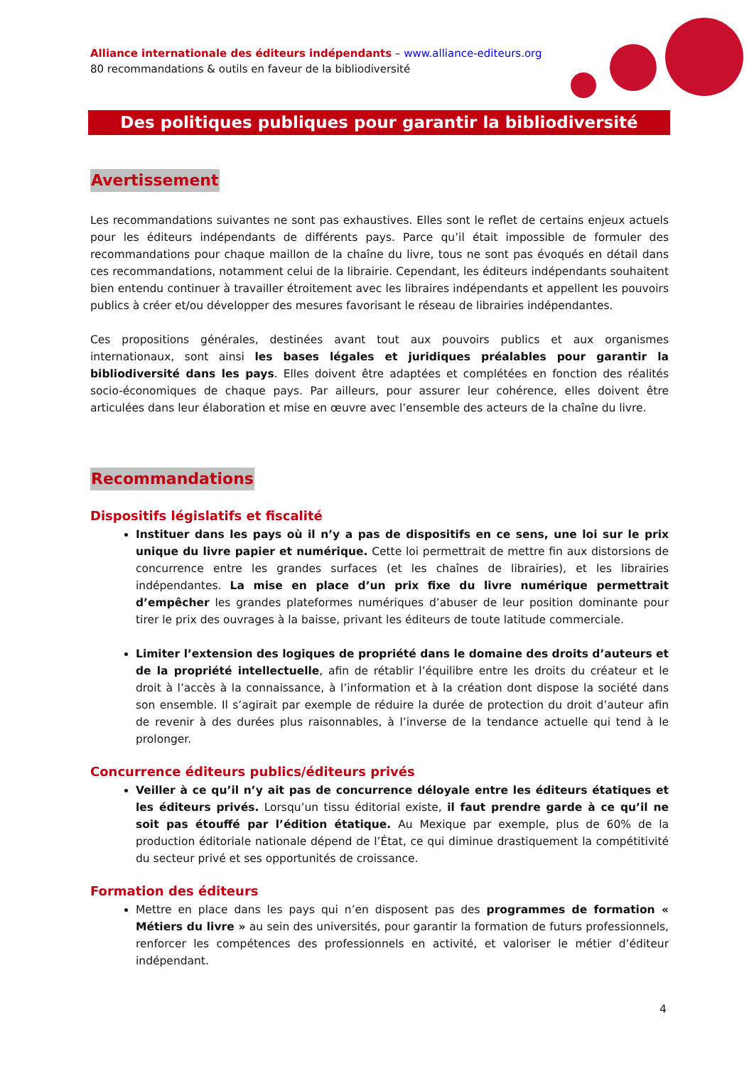Alliance internationale des éditeurs indépendants – www.alliance-editeurs.org
80 recommandations & outils en faveur de la bibliodiversité
Des politiques publiques pour garantir la bibliodiversité
Avertissement
Les recommandations suivantes ne sont pas exhaustives. Elles sont le reflet de certains enjeux actuels pour les éditeurs indépendants de différents pays. Parce qu’il était impossible de formuler des recommandations pour chaque maillon de la chaîne du livre, tous ne sont pas évoqués en détail dans ces recommandations, notamment celui de la librairie. Cependant, les éditeurs indépendants souhaitent bien entendu continuer à travailler étroitement avec les libraires indépendants et appellent les pouvoirs publics à créer et/ou développer des mesures favorisant le réseau de librairies indépendantes.
Ces propositions générales, destinées avant tout aux pouvoirs publics et aux organismes internationaux, sont ainsi les bases légales et juridiques préalables pour garantir la bibliodiversité dans les pays. Elles doivent être adaptées et complétées en fonction des réalités socio-économiques de chaque pays. Par ailleurs, pour assurer leur cohérence, elles doivent être articulées dans leur élaboration et mise en œuvre avec l’ensemble des acteurs de la chaîne du livre.
Recommandations
Dispositifs législatifs et fiscalité
Instituer dans les pays où il n’y a pas de dispositifs en ce sens, une loi sur le prix unique du livre papier et numérique. Cette loi permettrait de mettre fin aux distorsions de concurrence entre les grandes surfaces (et les chaînes de librairies), et les librairies indépendantes. La mise en place d’un prix fixe du livre numérique permettrait d’empêcher les grandes plateformes numériques d’abuser de leur position dominante pour tirer le prix des ouvrages à la baisse, privant les éditeurs de toute latitude commerciale.
Limiter l’extension des logiques de propriété dans le domaine des droits d’auteurs et de la propriété intellectuelle, afin de rétablir l’équilibre entre les droits du créateur et le droit à l’accès à la connaissance, à l’information et à la création dont dispose la société dans son ensemble. Il s’agirait par exemple de réduire la durée de protection du droit d’auteur afin de revenir à des durées plus raisonnables, à l’inverse de la tendance actuelle qui tend à le prolonger.
Concurrence éditeurs publics/éditeurs privés
Veiller à ce qu’il n’y ait pas de concurrence déloyale entre les éditeurs étatiques et les éditeurs privés. Lorsqu’un tissu éditorial existe, il faut prendre garde à ce qu’il ne soit pas étouffé par l’édition étatique. Au Mexique par exemple, plus de 60% de la production éditoriale nationale dépend de l’État, ce qui diminue drastiquement la compétitivité du secteur privé et ses opportunités de croissance.
Formation des éditeurs
Mettre en place dans les pays qui n’en disposent pas des programmes de formation « Métiers du livre » au sein des universités, pour garantir la formation de futurs professionnels, renforcer les compétences des professionnels en activité, et valoriser le métier d’éditeur indépendant.
4